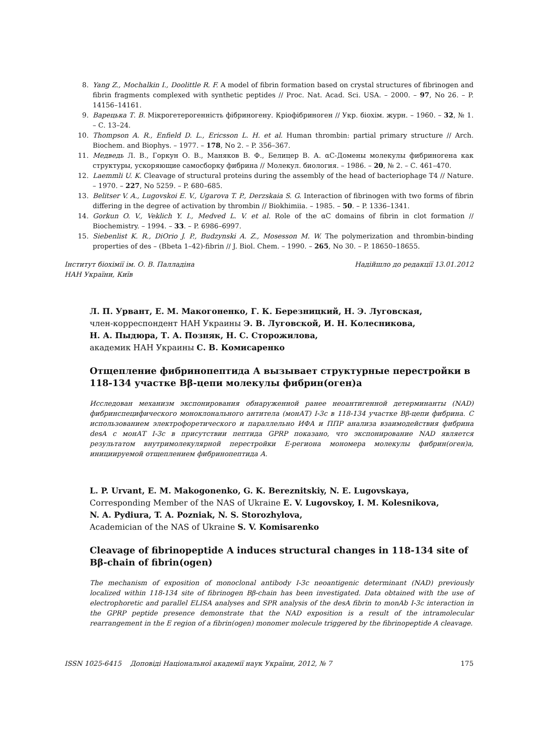8. Yang Z., Mochalkin I., Doolittle R. F. A model of fibrin formation based on crystal structures of fibrinogen and fibrin fragments complexed with synthetic peptides // Proc. Nat. Acad. Sci. USA. – 2000. – 97, No 26. – P. 14156–14161.
9. Варецька Т. В. Мікрогетерогенність фібриногену. Кріофібриноген // Укр. біохім. журн. – 1960. – 32, № 1. – С. 13–24.
10. Thompson A. R., Enfield D. L., Ericsson L. H. et al. Human thrombin: partial primary structure // Arch. Biochem. and Biophys. – 1977. – 178, No 2. – P. 356–367.
11. Медведь Л. В., Горкун О. В., Маняков В. Ф., Белицер В. А. αC-Домены молекулы фибриногена как структуры, ускоряющие самосборку фибрина // Молекул. биология. – 1986. – 20, № 2. – С. 461–470.
12. Laemmli U. K. Cleavage of structural proteins during the assembly of the head of bacteriophage T4 // Nature. – 1970. – 227, No 5259. – P. 680–685.
13. Belitser V. A., Lugovskoi E. V., Ugarova T. P., Derzskaia S. G. Interaction of fibrinogen with two forms of fibrin differing in the degree of activation by thrombin // Biokhimiia. – 1985. – 50. – P. 1336–1341.
14. Gorkun O. V., Veklich Y. I., Medved L. V. et al. Role of the αC domains of fibrin in clot formation // Biochemistry. – 1994. – 33. – P. 6986–6997.
15. Siebenlist K. R., DiOrio J. P., Budzynski A. Z., Mosesson M. W. The polymerization and thrombin-binding properties of des – (Bbeta 1–42)-fibrin // J. Biol. Chem. – 1990. – 265, No 30. – P. 18650–18655.
Інститут біохімії ім. О. В. Палладіна
НАН України, Київ Надійшло до редакції 13.01.2012
Л. П. Урвант, Е. М. Макогоненко, Г. К. Березницкий, Н. Э. Луговская,
член-корреспондент НАН Украины Э. В. Луговской, И. Н. Колесникова,
Н. А. Пыдюра, Т. А. Позняк, Н. С. Сторожилова,
академик НАН Украины С. В. Комисаренко
Отщепление фибринопептида А вызывает структурные перестройки в 118-134 участке Bβ-цепи молекулы фибрин(оген)а
Исследован механизм экспонирования обнаруженной ранее неоантигенной детерминанты (NAD) фибринспецифического моноклонального антитела (монАТ) I-3c в 118-134 участке Bβ-цепи фибрина. С использованием электрофоретического и параллельно ИФА и ППР анализа взаимодействия фибрина desA с монАТ I-3c в присутствии пептида GPRP показано, что экспонирование NAD является результатом внутримолекулярной перестройки Е-региона мономера молекулы фибрин(оген)а, инициируемой отщеплением фибринопептида А.
L. P. Urvant, E. M. Makogonenko, G. K. Bereznitskiy, N. E. Lugovskaya,
Corresponding Member of the NAS of Ukraine E. V. Lugovskoy, I. M. Kolesnikova,
N. A. Pydiura, T. A. Pozniak, N. S. Storozhylova,
Academician of the NAS of Ukraine S. V. Komisarenko
Cleavage of fibrinopeptide A induces structural changes in 118-134 site of Bβ-chain of fibrin(ogen)
The mechanism of exposition of monoclonal antibody I-3c neoantigenic determinant (NAD) previously localized within 118-134 site of fibrinogen Bβ-chain has been investigated. Data obtained with the use of electrophoretic and parallel ELISA analyses and SPR analysis of the desA fibrin to monAb I-3c interaction in the GPRP peptide presence demonstrate that the NAD exposition is a result of the intramolecular rearrangement in the E region of a fibrin(ogen) monomer molecule triggered by the fibrinopeptide A cleavage.
ISSN 1025-6415 Доповіді Національної академії наук України, 2012, № 7 175